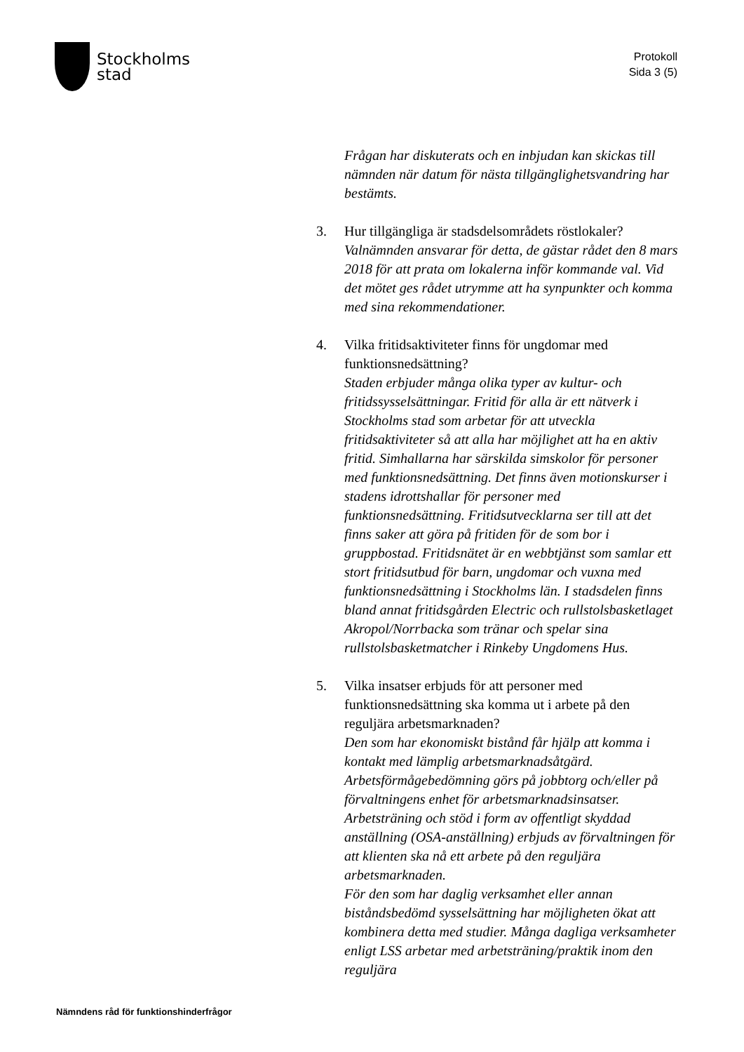Stockholms
stad
Protokoll
Sida 3 (5)
Frågan har diskuterats och en inbjudan kan skickas till nämnden när datum för nästa tillgänglighetsvandring har bestämts.
3. Hur tillgängliga är stadsdelsområdets röstlokaler?
Valnämnden ansvarar för detta, de gästar rådet den 8 mars 2018 för att prata om lokalerna inför kommande val. Vid det mötet ges rådet utrymme att ha synpunkter och komma med sina rekommendationer.
4. Vilka fritidsaktiviteter finns för ungdomar med funktionsnedsättning?
Staden erbjuder många olika typer av kultur- och fritidssysselsättningar. Fritid för alla är ett nätverk i Stockholms stad som arbetar för att utveckla fritidsaktiviteter så att alla har möjlighet att ha en aktiv fritid. Simhallarna har särskilda simskolor för personer med funktionsnedsättning. Det finns även motionskurser i stadens idrottshallar för personer med funktionsnedsättning. Fritidsutvecklarna ser till att det finns saker att göra på fritiden för de som bor i gruppbostad. Fritidsnätet är en webbtjänst som samlar ett stort fritidsutbud för barn, ungdomar och vuxna med funktionsnedsättning i Stockholms län. I stadsdelen finns bland annat fritidsgården Electric och rullstolsbasketlaget Akropol/Norrbacka som tränar och spelar sina rullstolsbasketmatcher i Rinkeby Ungdomens Hus.
5. Vilka insatser erbjuds för att personer med funktionsnedsättning ska komma ut i arbete på den reguljära arbetsmarknaden?
Den som har ekonomiskt bistånd får hjälp att komma i kontakt med lämplig arbetsmarknadsåtgärd. Arbetsförmågebedömning görs på jobbtorg och/eller på förvaltningens enhet för arbetsmarknadsinsatser. Arbetsträning och stöd i form av offentligt skyddad anställning (OSA-anställning) erbjuds av förvaltningen för att klienten ska nå ett arbete på den reguljära arbetsmarknaden.
För den som har daglig verksamhet eller annan biståndsbedömd sysselsättning har möjligheten ökat att kombinera detta med studier. Många dagliga verksamheter enligt LSS arbetar med arbetsträning/praktik inom den reguljära
Nämndens råd för funktionshinderfrågor